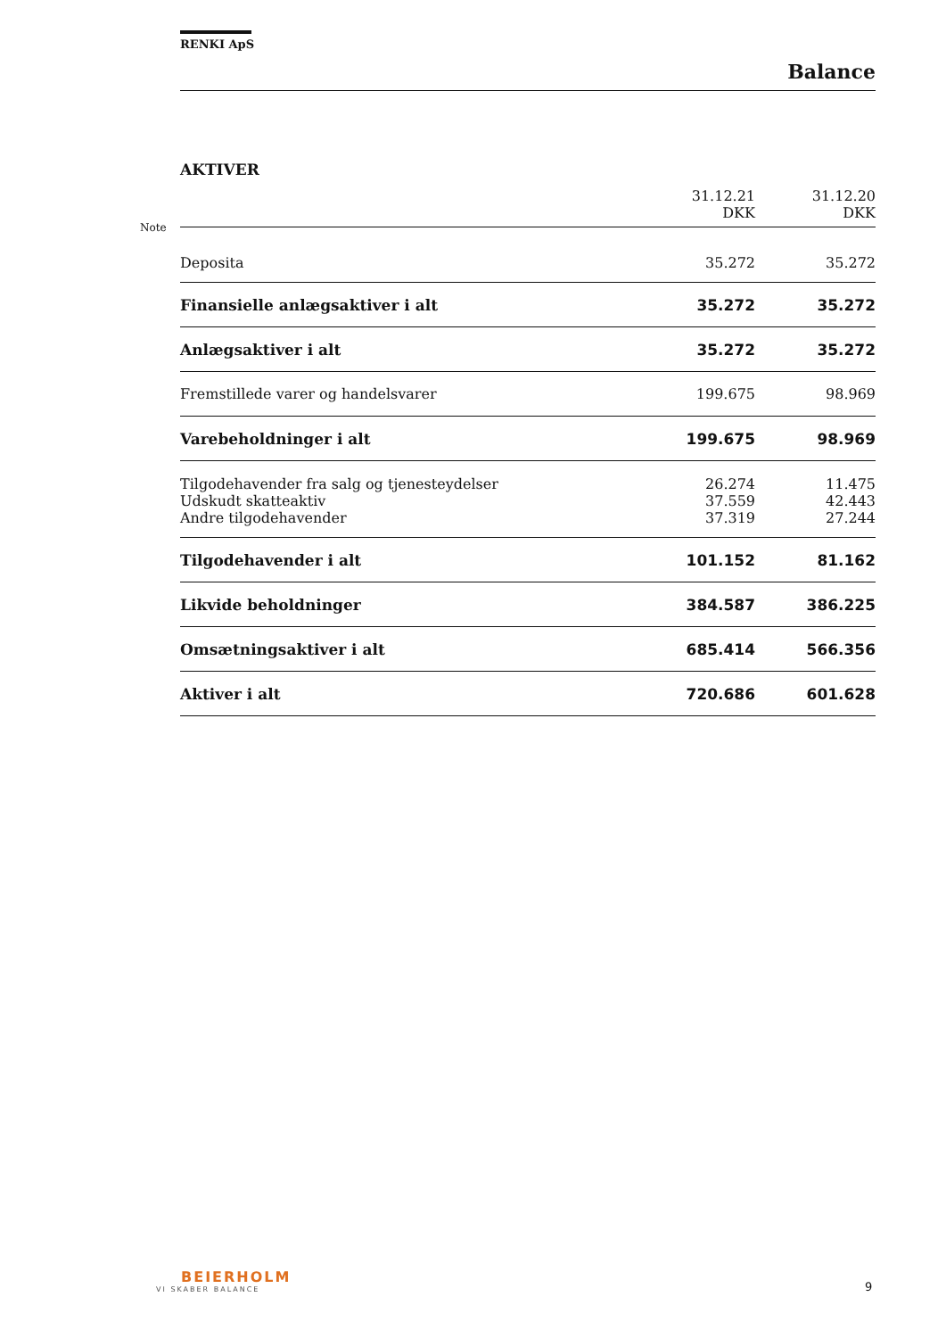RENKI ApS
Balance
AKTIVER
| Note | 31.12.21 DKK | 31.12.20 DKK |
| --- | --- | --- |
| Deposita | 35.272 | 35.272 |
| Finansielle anlægsaktiver i alt | 35.272 | 35.272 |
| Anlægsaktiver i alt | 35.272 | 35.272 |
| Fremstillede varer og handelsvarer | 199.675 | 98.969 |
| Varebeholdninger i alt | 199.675 | 98.969 |
| Tilgodehavender fra salg og tjenesteydelser | 26.274 | 11.475 |
| Udskudt skatteaktiv | 37.559 | 42.443 |
| Andre tilgodehavender | 37.319 | 27.244 |
| Tilgodehavender i alt | 101.152 | 81.162 |
| Likvide beholdninger | 384.587 | 386.225 |
| Omsætningsaktiver i alt | 685.414 | 566.356 |
| Aktiver i alt | 720.686 | 601.628 |
BEIERHOLM
VI SKABER BALANCE
9